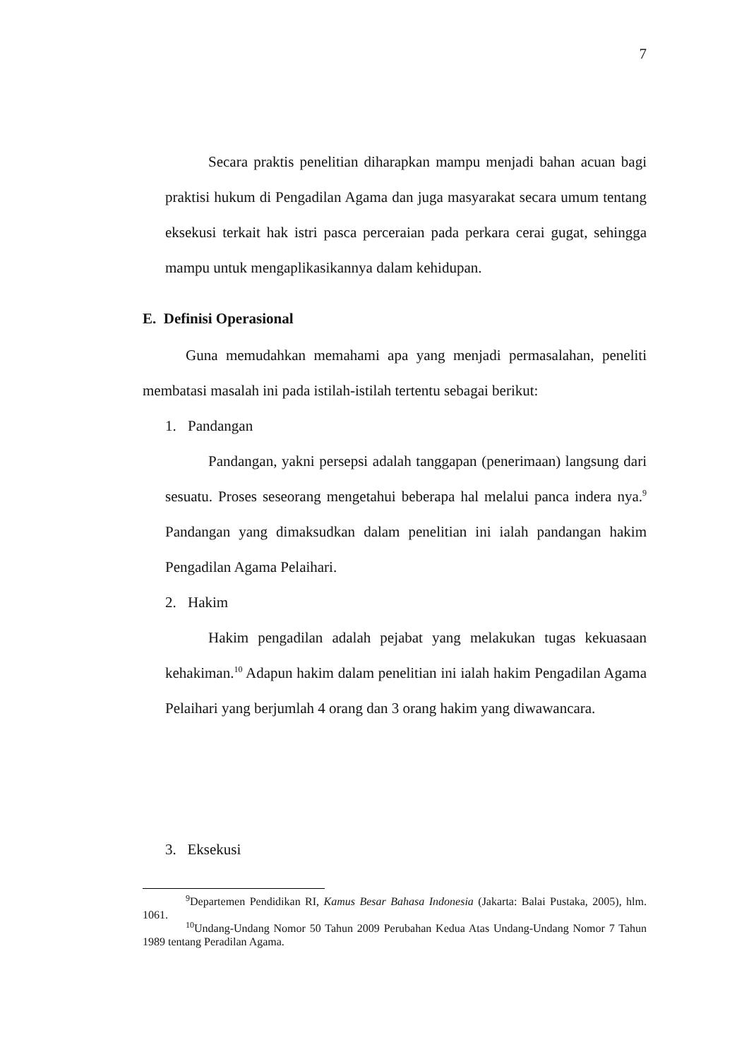7
Secara praktis penelitian diharapkan mampu menjadi bahan acuan bagi praktisi hukum di Pengadilan Agama dan juga masyarakat secara umum tentang eksekusi terkait hak istri pasca perceraian pada perkara cerai gugat, sehingga mampu untuk mengaplikasikannya dalam kehidupan.
E. Definisi Operasional
Guna memudahkan memahami apa yang menjadi permasalahan, peneliti membatasi masalah ini pada istilah-istilah tertentu sebagai berikut:
1. Pandangan
Pandangan, yakni persepsi adalah tanggapan (penerimaan) langsung dari sesuatu. Proses seseorang mengetahui beberapa hal melalui panca indera nya.<sup>9</sup> Pandangan yang dimaksudkan dalam penelitian ini ialah pandangan hakim Pengadilan Agama Pelaihari.
2. Hakim
Hakim pengadilan adalah pejabat yang melakukan tugas kekuasaan kehakiman.<sup>10</sup> Adapun hakim dalam penelitian ini ialah hakim Pengadilan Agama Pelaihari yang berjumlah 4 orang dan 3 orang hakim yang diwawancara.
3. Eksekusi
<sup>9</sup> Departemen Pendidikan RI, Kamus Besar Bahasa Indonesia (Jakarta: Balai Pustaka, 2005), hlm. 1061.
<sup>10</sup> Undang-Undang Nomor 50 Tahun 2009 Perubahan Kedua Atas Undang-Undang Nomor 7 Tahun 1989 tentang Peradilan Agama.